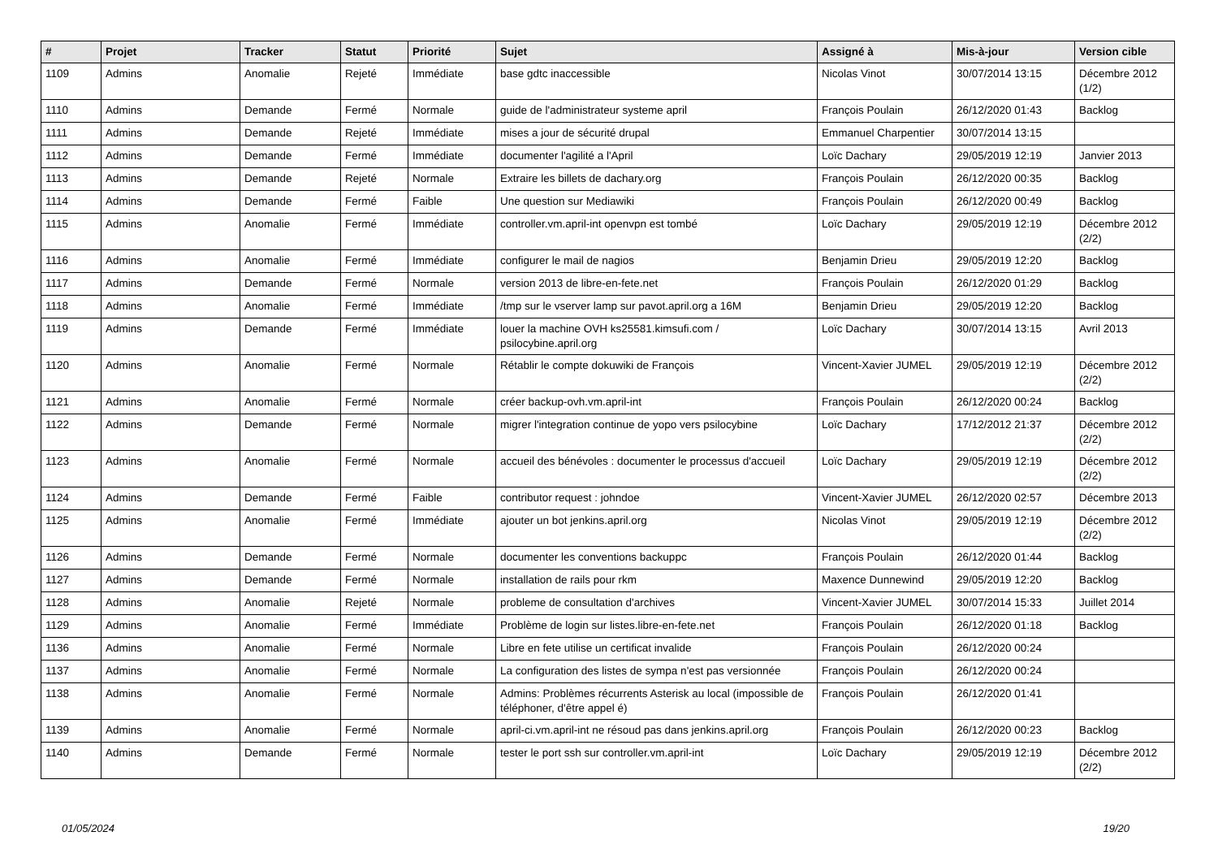| # | Projet | Tracker | Statut | Priorité | Sujet | Assigné à | Mis-à-jour | Version cible |
| --- | --- | --- | --- | --- | --- | --- | --- | --- |
| 1109 | Admins | Anomalie | Rejeté | Immédiate | base gdtc inaccessible | Nicolas Vinot | 30/07/2014 13:15 | Décembre 2012 (1/2) |
| 1110 | Admins | Demande | Fermé | Normale | guide de l'administrateur systeme april | François Poulain | 26/12/2020 01:43 | Backlog |
| 1111 | Admins | Demande | Rejeté | Immédiate | mises a jour de sécurité drupal | Emmanuel Charpentier | 30/07/2014 13:15 | |
| 1112 | Admins | Demande | Fermé | Immédiate | documenter l'agilité a l'April | Loïc Dachary | 29/05/2019 12:19 | Janvier 2013 |
| 1113 | Admins | Demande | Rejeté | Normale | Extraire les billets de dachary.org | François Poulain | 26/12/2020 00:35 | Backlog |
| 1114 | Admins | Demande | Fermé | Faible | Une question sur Mediawiki | François Poulain | 26/12/2020 00:49 | Backlog |
| 1115 | Admins | Anomalie | Fermé | Immédiate | controller.vm.april-int openvpn est tombé | Loïc Dachary | 29/05/2019 12:19 | Décembre 2012 (2/2) |
| 1116 | Admins | Anomalie | Fermé | Immédiate | configurer le mail de nagios | Benjamin Drieu | 29/05/2019 12:20 | Backlog |
| 1117 | Admins | Demande | Fermé | Normale | version 2013 de libre-en-fete.net | François Poulain | 26/12/2020 01:29 | Backlog |
| 1118 | Admins | Anomalie | Fermé | Immédiate | /tmp sur le vserver lamp sur pavot.april.org a 16M | Benjamin Drieu | 29/05/2019 12:20 | Backlog |
| 1119 | Admins | Demande | Fermé | Immédiate | louer la machine OVH ks25581.kimsufi.com / psilocybine.april.org | Loïc Dachary | 30/07/2014 13:15 | Avril 2013 |
| 1120 | Admins | Anomalie | Fermé | Normale | Rétablir le compte dokuwiki de François | Vincent-Xavier JUMEL | 29/05/2019 12:19 | Décembre 2012 (2/2) |
| 1121 | Admins | Anomalie | Fermé | Normale | créer backup-ovh.vm.april-int | François Poulain | 26/12/2020 00:24 | Backlog |
| 1122 | Admins | Demande | Fermé | Normale | migrer l'integration continue de yopo vers psilocybine | Loïc Dachary | 17/12/2012 21:37 | Décembre 2012 (2/2) |
| 1123 | Admins | Anomalie | Fermé | Normale | accueil des bénévoles : documenter le processus d'accueil | Loïc Dachary | 29/05/2019 12:19 | Décembre 2012 (2/2) |
| 1124 | Admins | Demande | Fermé | Faible | contributor request : johndoe | Vincent-Xavier JUMEL | 26/12/2020 02:57 | Décembre 2013 |
| 1125 | Admins | Anomalie | Fermé | Immédiate | ajouter un bot jenkins.april.org | Nicolas Vinot | 29/05/2019 12:19 | Décembre 2012 (2/2) |
| 1126 | Admins | Demande | Fermé | Normale | documenter les conventions backuppc | François Poulain | 26/12/2020 01:44 | Backlog |
| 1127 | Admins | Demande | Fermé | Normale | installation de rails pour rkm | Maxence Dunnewind | 29/05/2019 12:20 | Backlog |
| 1128 | Admins | Anomalie | Rejeté | Normale | probleme de consultation d'archives | Vincent-Xavier JUMEL | 30/07/2014 15:33 | Juillet 2014 |
| 1129 | Admins | Anomalie | Fermé | Immédiate | Problème de login sur listes.libre-en-fete.net | François Poulain | 26/12/2020 01:18 | Backlog |
| 1136 | Admins | Anomalie | Fermé | Normale | Libre en fete utilise un certificat invalide | François Poulain | 26/12/2020 00:24 | |
| 1137 | Admins | Anomalie | Fermé | Normale | La configuration des listes de sympa n'est pas versionnée | François Poulain | 26/12/2020 00:24 | |
| 1138 | Admins | Anomalie | Fermé | Normale | Admins: Problèmes récurrents Asterisk au local (impossible de téléphoner, d'être appel é) | François Poulain | 26/12/2020 01:41 | |
| 1139 | Admins | Anomalie | Fermé | Normale | april-ci.vm.april-int ne résoud pas dans jenkins.april.org | François Poulain | 26/12/2020 00:23 | Backlog |
| 1140 | Admins | Demande | Fermé | Normale | tester le port ssh sur controller.vm.april-int | Loïc Dachary | 29/05/2019 12:19 | Décembre 2012 (2/2) |
01/05/2024 19/20